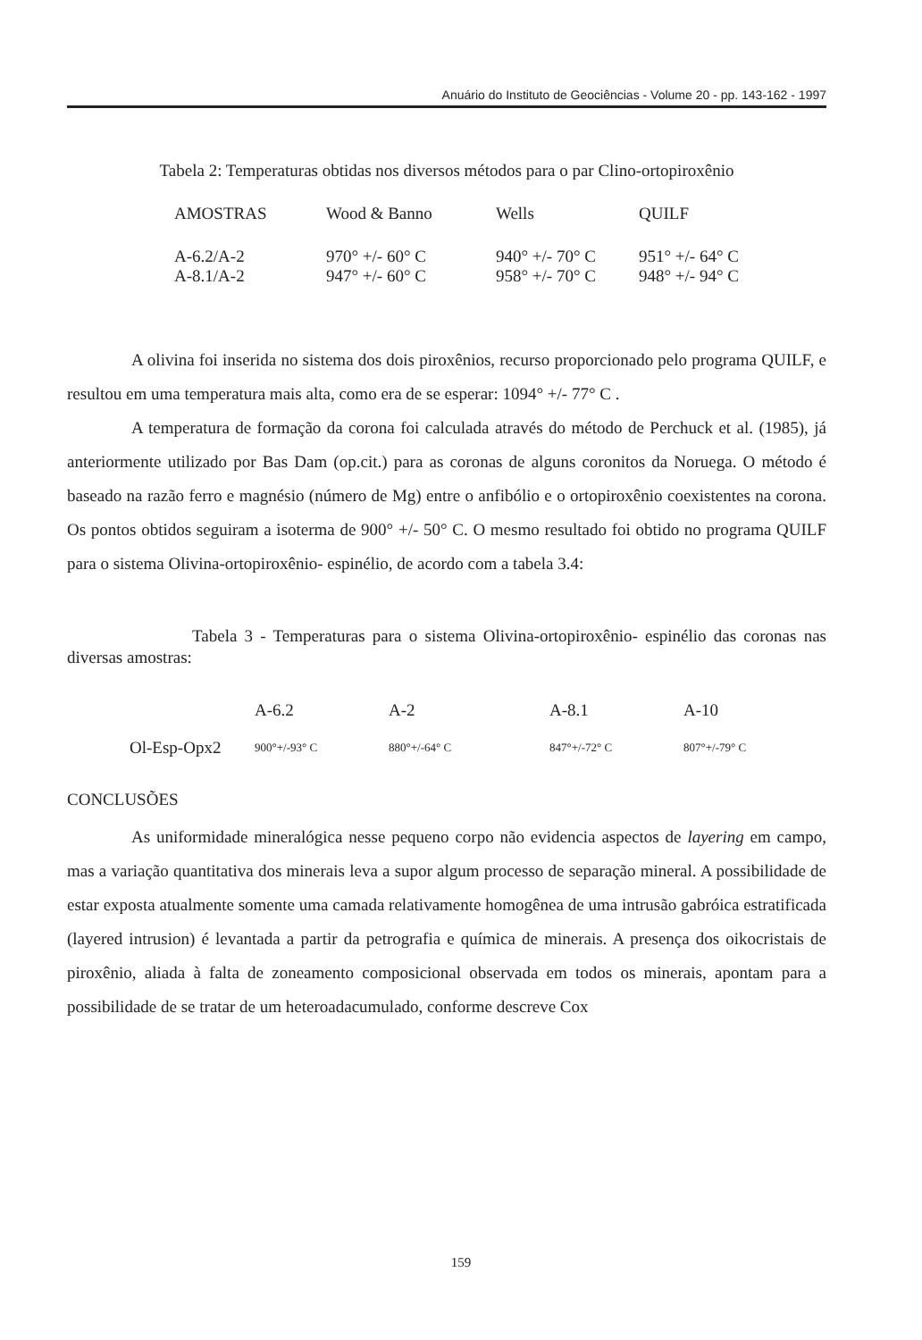Anuário do Instituto de Geociências - Volume 20 - pp. 143-162 - 1997
Tabela 2: Temperaturas obtidas nos diversos métodos para o par Clino-ortopiroxênio
| AMOSTRAS | Wood & Banno | Wells | QUILF |
| --- | --- | --- | --- |
| A-6.2/A-2 | 970° +/- 60° C | 940° +/- 70° C | 951° +/- 64° C |
| A-8.1/A-2 | 947° +/- 60° C | 958° +/- 70° C | 948° +/- 94° C |
A olivina foi inserida no sistema dos dois piroxênios, recurso proporcionado pelo programa QUILF, e resultou em uma temperatura mais alta, como era de se esperar: 1094° +/- 77° C .
A temperatura de formação da corona foi calculada através do método de Perchuck et al. (1985), já anteriormente utilizado por Bas Dam (op.cit.) para as coronas de alguns coronitos da Noruega. O método é baseado na razão ferro e magnésio (número de Mg) entre o anfibólio e o ortopiroxênio coexistentes na corona. Os pontos obtidos seguiram a isoterma de 900° +/- 50° C. O mesmo resultado foi obtido no programa QUILF para o sistema Olivina-ortopiroxênio- espinélio, de acordo com a tabela 3.4:
Tabela 3 - Temperaturas para o sistema Olivina-ortopiroxênio- espinélio das coronas nas diversas amostras:
| | A-6.2 | A-2 | A-8.1 | A-10 |
| Ol-Esp-Opx2 | 900°+/-93° C | 880°+/-64° C | 847°+/-72° C | 807°+/-79° C |
CONCLUSÕES
As uniformidade mineralógica nesse pequeno corpo não evidencia aspectos de layering em campo, mas a variação quantitativa dos minerais leva a supor algum processo de separação mineral. A possibilidade de estar exposta atualmente somente uma camada relativamente homogênea de uma intrusão gabróica estratificada (layered intrusion) é levantada a partir da petrografia e química de minerais. A presença dos oikocristais de piroxênio, aliada à falta de zoneamento composicional observada em todos os minerais, apontam para a possibilidade de se tratar de um heteroadacumulado, conforme descreve Cox
159